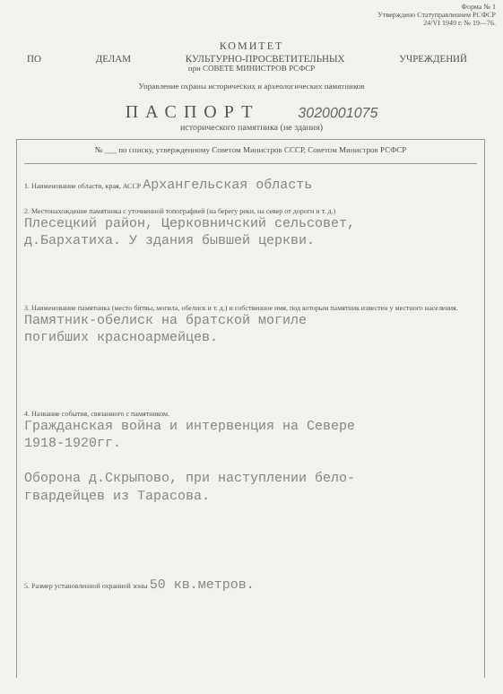Форма № 1
Утверждено Статуправлением РСФСР
24/VI 1949 г. № 19—76.
КОМИТЕТ
ПО ДЕЛАМ КУЛЬТУРНО-ПРОСВЕТИТЕЛЬНЫХ УЧРЕЖДЕНИЙ
при СОВЕТЕ МИНИСТРОВ РСФСР
Управление охраны исторических и археологических памятников
ПАСПОРТ 3020001075
исторического памятника (не здания)
№ ___ по списку, утвержденному Советом Министров СССР, Советом Министров РСФСР
1. Наименование области, края, АССР Архангельская область
2. Местонахождение памятника с уточненной топографией (на берегу реки, на север от дороги и т. д.)
Плесецкий район, Церковничский сельсовет,
д.Бархатиха. У здания бывшей церкви.
3. Наименование памятника (место битвы, могила, обелиск и т. д.) и собственное имя, под которым памятник известен у местного населения.
Памятник-обелиск на братской могиле
погибших красноармейцев.
4. Название события, связанного с памятником.
Гражданская война и интервенция на Севере
1918-1920гг.
Оборона д.Скрыпово, при наступлении бело-
гвардейцев из Тарасова.
5. Размер установленной охранной зоны 50 кв.метров.